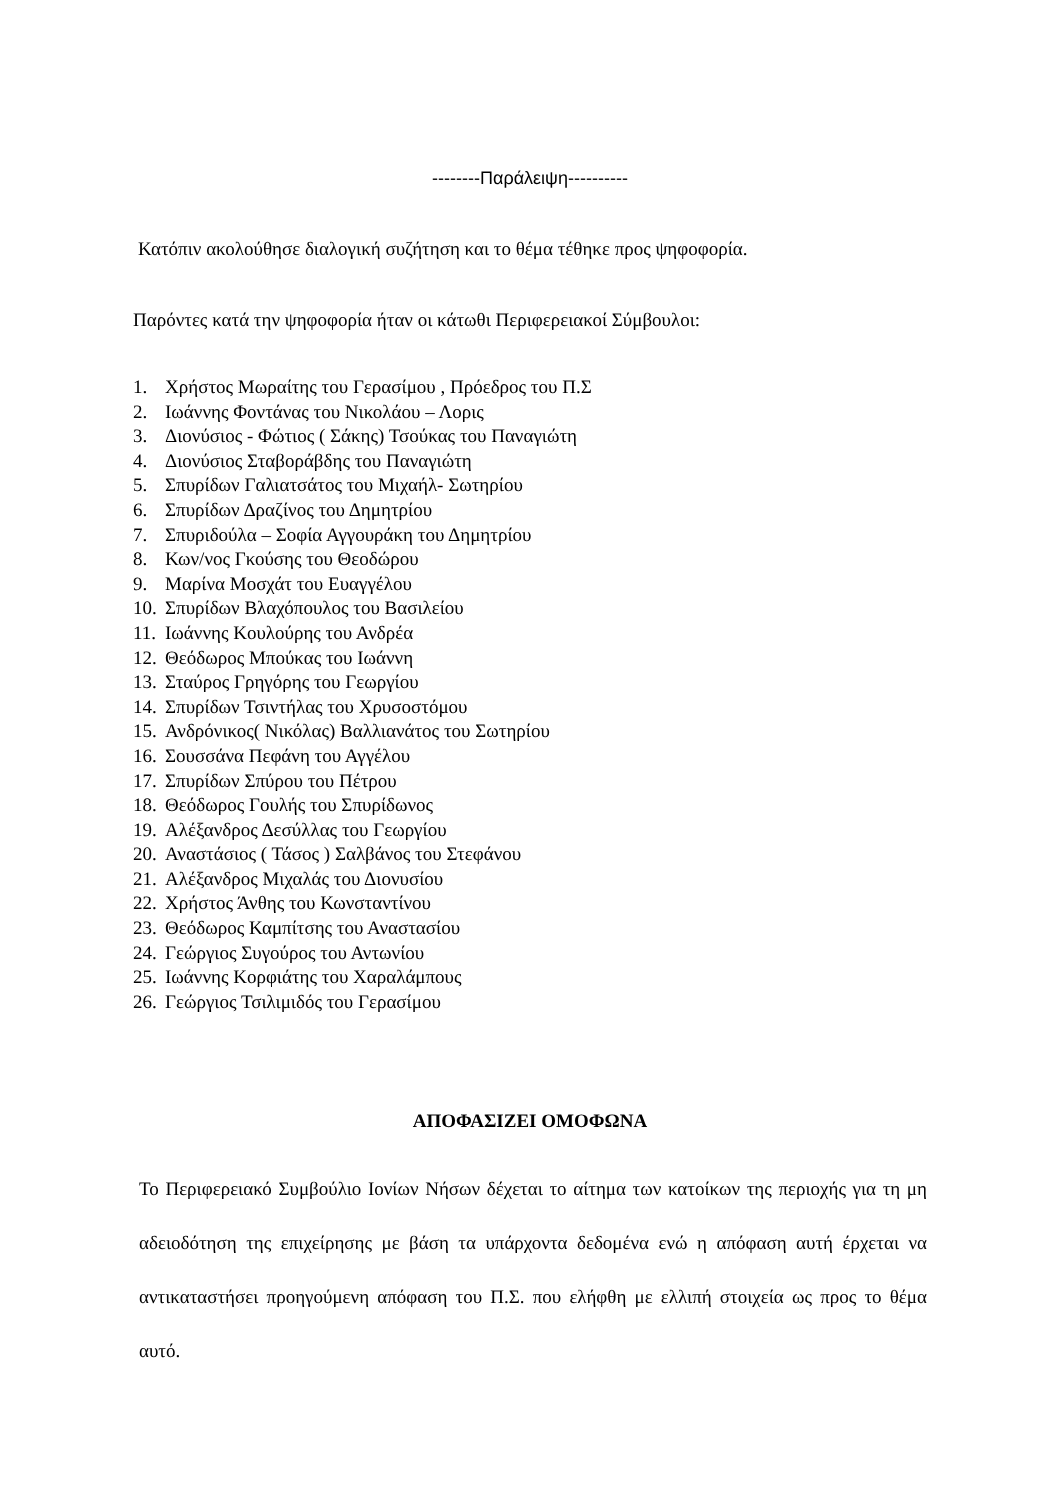--------Παράλειψη----------
Κατόπιν ακολούθησε διαλογική συζήτηση και το θέμα τέθηκε προς ψηφοφορία.
Παρόντες κατά την ψηφοφορία ήταν οι κάτωθι Περιφερειακοί Σύμβουλοι:
1. Χρήστος Μωραίτης του Γερασίμου , Πρόεδρος του Π.Σ
2. Ιωάννης Φοντάνας του Νικολάου – Λορις
3. Διονύσιος - Φώτιος ( Σάκης) Τσούκας του Παναγιώτη
4. Διονύσιος Σταβοράβδης του Παναγιώτη
5. Σπυρίδων Γαλιατσάτος του Μιχαήλ- Σωτηρίου
6. Σπυρίδων Δραζίνος του Δημητρίου
7. Σπυριδούλα – Σοφία Αγγουράκη του Δημητρίου
8. Κων/νος Γκούσης του Θεοδώρου
9. Μαρίνα Μοσχάτ του Ευαγγέλου
10. Σπυρίδων Βλαχόπουλος του Βασιλείου
11. Ιωάννης Κουλούρης του Ανδρέα
12. Θεόδωρος Μπούκας του Ιωάννη
13. Σταύρος Γρηγόρης του Γεωργίου
14. Σπυρίδων Τσιντήλας του Χρυσοστόμου
15. Ανδρόνικος( Νικόλας) Βαλλιανάτος του Σωτηρίου
16. Σουσσάνα Πεφάνη του Αγγέλου
17. Σπυρίδων Σπύρου του Πέτρου
18. Θεόδωρος Γουλής του Σπυρίδωνος
19. Αλέξανδρος Δεσύλλας του Γεωργίου
20. Αναστάσιος ( Τάσος ) Σαλβάνος του Στεφάνου
21. Αλέξανδρος Μιχαλάς του Διονυσίου
22. Χρήστος Άνθης του Κωνσταντίνου
23. Θεόδωρος Καμπίτσης του Αναστασίου
24. Γεώργιος Συγούρος του Αντωνίου
25. Ιωάννης Κορφιάτης του Χαραλάμπους
26. Γεώργιος Τσιλιμιδός του Γερασίμου
ΑΠΟΦΑΣΙΖΕΙ ΟΜΟΦΩΝΑ
Το Περιφερειακό Συμβούλιο Ιονίων Νήσων δέχεται το αίτημα των κατοίκων της περιοχής για τη μη αδειοδότηση της επιχείρησης με βάση τα υπάρχοντα δεδομένα ενώ η απόφαση αυτή έρχεται να αντικαταστήσει προηγούμενη απόφαση του Π.Σ. που ελήφθη με ελλιπή στοιχεία ως προς το θέμα αυτό.